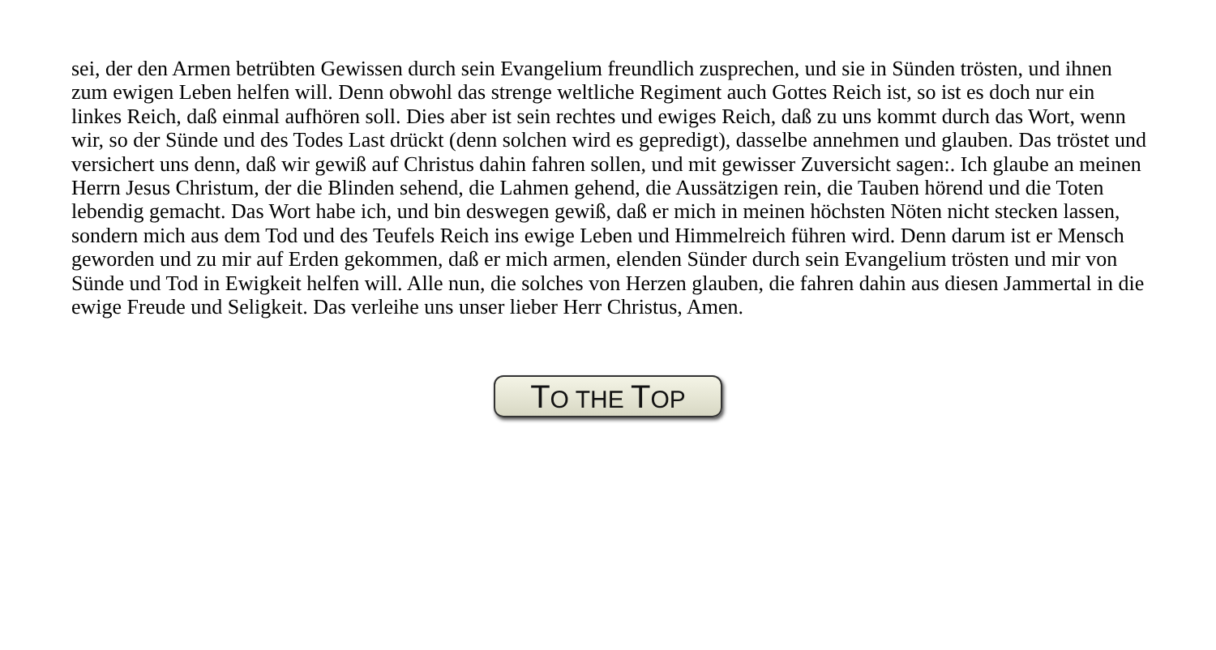sei, der den Armen betrübten Gewissen durch sein Evangelium freundlich zusprechen, und sie in Sünden trösten, und ihnen zum ewigen Leben helfen will. Denn obwohl das strenge weltliche Regiment auch Gottes Reich ist, so ist es doch nur ein linkes Reich, daß einmal aufhören soll. Dies aber ist sein rechtes und ewiges Reich, daß zu uns kommt durch das Wort, wenn wir, so der Sünde und des Todes Last drückt (denn solchen wird es gepredigt), dasselbe annehmen und glauben. Das tröstet und versichert uns denn, daß wir gewiß auf Christus dahin fahren sollen, und mit gewisser Zuversicht sagen:. Ich glaube an meinen Herrn Jesus Christum, der die Blinden sehend, die Lahmen gehend, die Aussätzigen rein, die Tauben hörend und die Toten lebendig gemacht. Das Wort habe ich, und bin deswegen gewiß, daß er mich in meinen höchsten Nöten nicht stecken lassen, sondern mich aus dem Tod und des Teufels Reich ins ewige Leben und Himmelreich führen wird. Denn darum ist er Mensch geworden und zu mir auf Erden gekommen, daß er mich armen, elenden Sünder durch sein Evangelium trösten und mir von Sünde und Tod in Ewigkeit helfen will. Alle nun, die solches von Herzen glauben, die fahren dahin aus diesen Jammertal in die ewige Freude und Seligkeit. Das verleihe uns unser lieber Herr Christus, Amen.
TO THE TOP